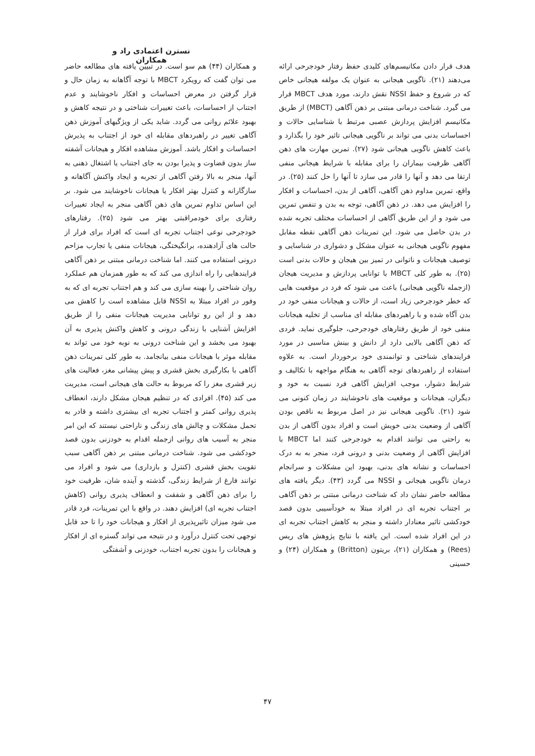نسترن اعتمادی راد و همکاران
هدف قرار دادن مکانیسم‌های کلیدی حفظ رفتار خودجرحی ارائه می‌دهند (۲۱). ناگویی هیجانی به عنوان یک مولفه هیجانی خاص که در شروع و حفظ NSSI نقش دارند، مورد هدف MBCT قرار می گیرد. شناخت درمانی مبتنی بر ذهن آگاهی (MBCT) از طریق مکانیسم افزایش پردازش عصبی مرتبط با شناسایی حالات و احساسات بدنی می تواند بر ناگویی هیجانی تاثیر خود را بگذارد و باعث کاهش ناگویی هیجانی شود (۲۷). تمرین مهارت های ذهن آگاهی ظرفیت بیماران را برای مقابله با شرایط هیجانی منفی ارتقا می دهد و آنها را قادر می سازد تا آنها را حل کنند (۲۵). در واقع، تمرین مداوم ذهن آگاهی، آگاهی از بدن، احساسات و افکار را افزایش می دهد. در ذهن آگاهی، توجه به بدن و تنفس تمرین می شود و از این طریق آگاهی از احساسات مختلف تجربه شده در بدن حاصل می شود. این تمرینات ذهن آگاهی نقطه مقابل مفهوم ناگویی هیجانی به عنوان مشکل و دشواری در شناسایی و توصیف هیجانات و ناتوانی در تمیز بین هیجان و حالات بدنی است (۲۵). به طور کلی MBCT با توانایی پردازش و مدیریت هیجان (ازجمله ناگویی هیجانی) باعث می شود که فرد در موقعیت هایی که خطر خودجرحی زیاد است، از حالات و هیجانات منفی خود در بدن آگاه شده و با راهبردهای مقابله ای مناسب از تخلیه هیجانات منفی خود از طریق رفتارهای خودجرحی، جلوگیری نماید. فردی که ذهن آگاهی بالایی دارد از دانش و بینش مناسبی در مورد فرایندهای شناختی و توانمندی خود برخوردار است. به علاوه استفاده از راهبردهای توجه آگاهی به هنگام مواجهه با تکالیف و شرایط دشوار، موجب افزایش آگاهی فرد نسبت به خود و دیگران، هیجانات و موقعیت های ناخوشایند در زمان کنونی می شود (۲۱). ناگویی هیجانی نیز در اصل مربوط به ناقص بودن آگاهی از وضعیت بدنی خویش است و افراد بدون آگاهی از بدن به راحتی می توانند اقدام به خودجرحی کنند اما MBCT با افزایش آگاهی از وضعیت بدنی و درونی فرد، منجر به به درک احساسات و نشانه های بدنی، بهبود این مشکلات و سرانجام درمان ناگویی هیجانی و NSSI می گردد (۴۳). دیگر یافته های مطالعه حاضر نشان داد که شناخت درمانی مبتنی بر ذهن آگاهی بر اجتناب تجربه ای در افراد مبتلا به خودآسیبی بدون قصد خودکشی تاثیر معنادار داشته و منجر به کاهش اجتناب تجربه ای در این افراد شده است. این یافته با نتایج پژوهش های ریس (Rees) و همکاران (۲۱)، بریتون (Britton) و همکاران (۲۴) و حسینی
و همکاران (۴۴) هم سو است. در تبیین یافته های مطالعه حاضر می توان گفت که رویکرد MBCT با توجه آگاهانه به زمان حال و قرار گرفتن در معرض احساسات و افکار ناخوشایند و عدم اجتناب از احساسات، باعث تغییرات شناختی و در نتیجه کاهش و بهبود علائم روانی می گردد. شاید یکی از ویژگیهای آموزش ذهن آگاهی تغییر در راهبردهای مقابله ای خود از اجتناب به پذیرش احساسات و افکار باشد. آموزش مشاهده افکار و هیجانات آشفته ساز بدون قضاوت و پذیرا بودن به جای اجتناب یا اشتغال ذهنی به آنها، منجر به بالا رفتن آگاهی از تجربه و ایجاد واکنش آگاهانه و سازگارانه و کنترل بهتر افکار یا هیجانات ناخوشایند می شود. بر این اساس تداوم تمرین های ذهن آگاهی منجر به ایجاد تغییرات رفتاری برای خودمراقبتی بهتر می شود (۲۵). رفتارهای خودجرحی نوعی اجتناب تجربه ای است که افراد برای فرار از حالت های آزادهنده، برانگیختگی، هیجانات منفی یا تجارب مزاحم درونی استفاده می کنند. اما شناخت درمانی مبتنی بر ذهن آگاهی فرایندهایی را راه اندازی می کند که به طور همزمان هم عملکرد روان شناختی را بهینه سازی می کند و هم اجتناب تجربه ای که به وفور در افراد مبتلا به NSSI قابل مشاهده است را کاهش می دهد و از این رو توانایی مدیریت هیجانات منفی را از طریق افزایش آشنایی با زندگی درونی و کاهش واکنش پذیری به آن بهبود می بخشد و این شناخت درونی به نوبه خود می تواند به مقابله موثر با هیجانات منفی بیانجامد. به طور کلی تمرینات ذهن آگاهی با بکارگیری بخش قشری و پیش پیشانی مغز، فعالیت های زیر قشری مغز را که مربوط به حالت های هیجانی است، مدیریت می کند (۴۵). افرادی که در تنظیم هیجان مشکل دارند، انعطاف پذیری روانی کمتر و اجتناب تجربه ای بیشتری داشته و قادر به تحمل مشکلات و چالش های زندگی و ناراحتی نیستند که این امر منجر به آسیب های روانی ازجمله اقدام به خودزنی بدون قصد خودکشی می شود. شناخت درمانی مبتنی بر ذهن آگاهی سبب تقویت بخش قشری (کنترل و بازداری) می شود و افراد می توانند فارغ از شرایط زندگی، گذشته و آینده شان، ظرفیت خود را برای ذهن آگاهی و شفقت و انعطاف پذیری روانی (کاهش اجتناب تجربه ای) افزایش دهند. در واقع با این تمرینات، فرد قادر می شود میزان تاثیرپذیری از افکار و هیجانات خود را تا حد قابل توجهی تحت کنترل درآورد و در نتیجه می تواند گستره ای از افکار و هیجانات را بدون تجربه اجتناب، خودزنی و آشفتگی
۴۷